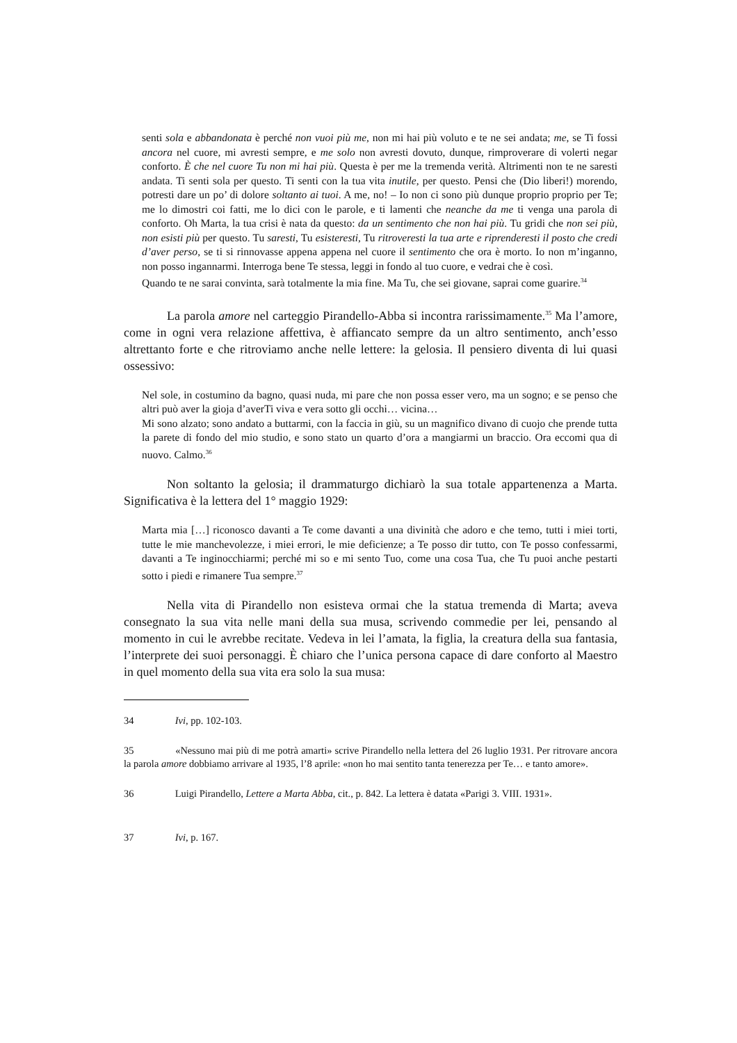senti sola e abbandonata è perché non vuoi più me, non mi hai più voluto e te ne sei andata; me, se Ti fossi ancora nel cuore, mi avresti sempre, e me solo non avresti dovuto, dunque, rimproverare di volerti negar conforto. È che nel cuore Tu non mi hai più. Questa è per me la tremenda verità. Altrimenti non te ne saresti andata. Ti senti sola per questo. Ti senti con la tua vita inutile, per questo. Pensi che (Dio liberi!) morendo, potresti dare un po’ di dolore soltanto ai tuoi. A me, no! – Io non ci sono più dunque proprio proprio per Te; me lo dimostri coi fatti, me lo dici con le parole, e ti lamenti che neanche da me ti venga una parola di conforto. Oh Marta, la tua crisi è nata da questo: da un sentimento che non hai più. Tu gridi che non sei più, non esisti più per questo. Tu saresti, Tu esisteresti, Tu ritroveresti la tua arte e riprenderesti il posto che credi d’aver perso, se ti si rinnovasse appena appena nel cuore il sentimento che ora è morto. Io non m’inganno, non posso ingannarmi. Interroga bene Te stessa, leggi in fondo al tuo cuore, e vedrai che è così.
Quando te ne sarai convinta, sarà totalmente la mia fine. Ma Tu, che sei giovane, saprai come guarire.<sup>34</sup>
La parola amore nel carteggio Pirandello-Abba si incontra rarissimamente.<sup>35</sup> Ma l’amore, come in ogni vera relazione affettiva, è affiancato sempre da un altro sentimento, anch’esso altrettanto forte e che ritroviamo anche nelle lettere: la gelosia. Il pensiero diventa di lui quasi ossessivo:
Nel sole, in costumino da bagno, quasi nuda, mi pare che non possa esser vero, ma un sogno; e se penso che altri può aver la gioja d’averTi viva e vera sotto gli occhi… vicina…
Mi sono alzato; sono andato a buttarmi, con la faccia in giù, su un magnifico divano di cuojo che prende tutta la parete di fondo del mio studio, e sono stato un quarto d’ora a mangiarmi un braccio. Ora eccomi qua di nuovo. Calmo.<sup>36</sup>
Non soltanto la gelosia; il drammaturgo dichiarò la sua totale appartenenza a Marta. Significativa è la lettera del 1° maggio 1929:
Marta mia […] riconosco davanti a Te come davanti a una divinità che adoro e che temo, tutti i miei torti, tutte le mie manchevolezze, i miei errori, le mie deficienze; a Te posso dir tutto, con Te posso confessarmi, davanti a Te inginocchiarmi; perché mi so e mi sento Tuo, come una cosa Tua, che Tu puoi anche pestarti sotto i piedi e rimanere Tua sempre.<sup>37</sup>
Nella vita di Pirandello non esisteva ormai che la statua tremenda di Marta; aveva consegnato la sua vita nelle mani della sua musa, scrivendo commedie per lei, pensando al momento in cui le avrebbe recitate. Vedeva in lei l’amata, la figlia, la creatura della sua fantasia, l’interprete dei suoi personaggi. È chiaro che l’unica persona capace di dare conforto al Maestro in quel momento della sua vita era solo la sua musa:
34 Ivi, pp. 102-103.
35 «Nessuno mai più di me potrà amarti» scrive Pirandello nella lettera del 26 luglio 1931. Per ritrovare ancora la parola amore dobbiamo arrivare al 1935, l’8 aprile: «non ho mai sentito tanta tenerezza per Te… e tanto amore».
36 Luigi Pirandello, Lettere a Marta Abba, cit., p. 842. La lettera è datata «Parigi 3. VIII. 1931».
37 Ivi, p. 167.